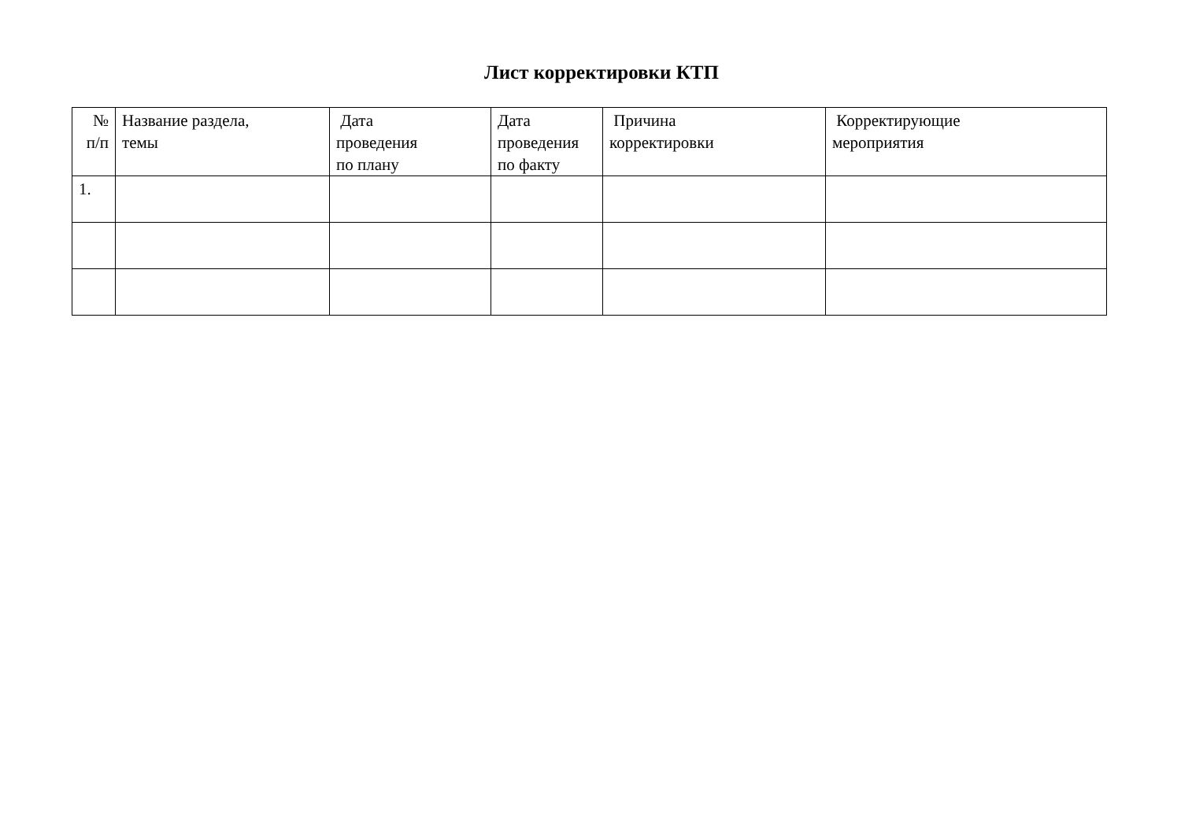Лист корректировки КТП
| № п/п | Название раздела, темы | Дата проведения по плану | Дата проведения по факту | Причина корректировки | Корректирующие мероприятия |
| 1. | | | | | |